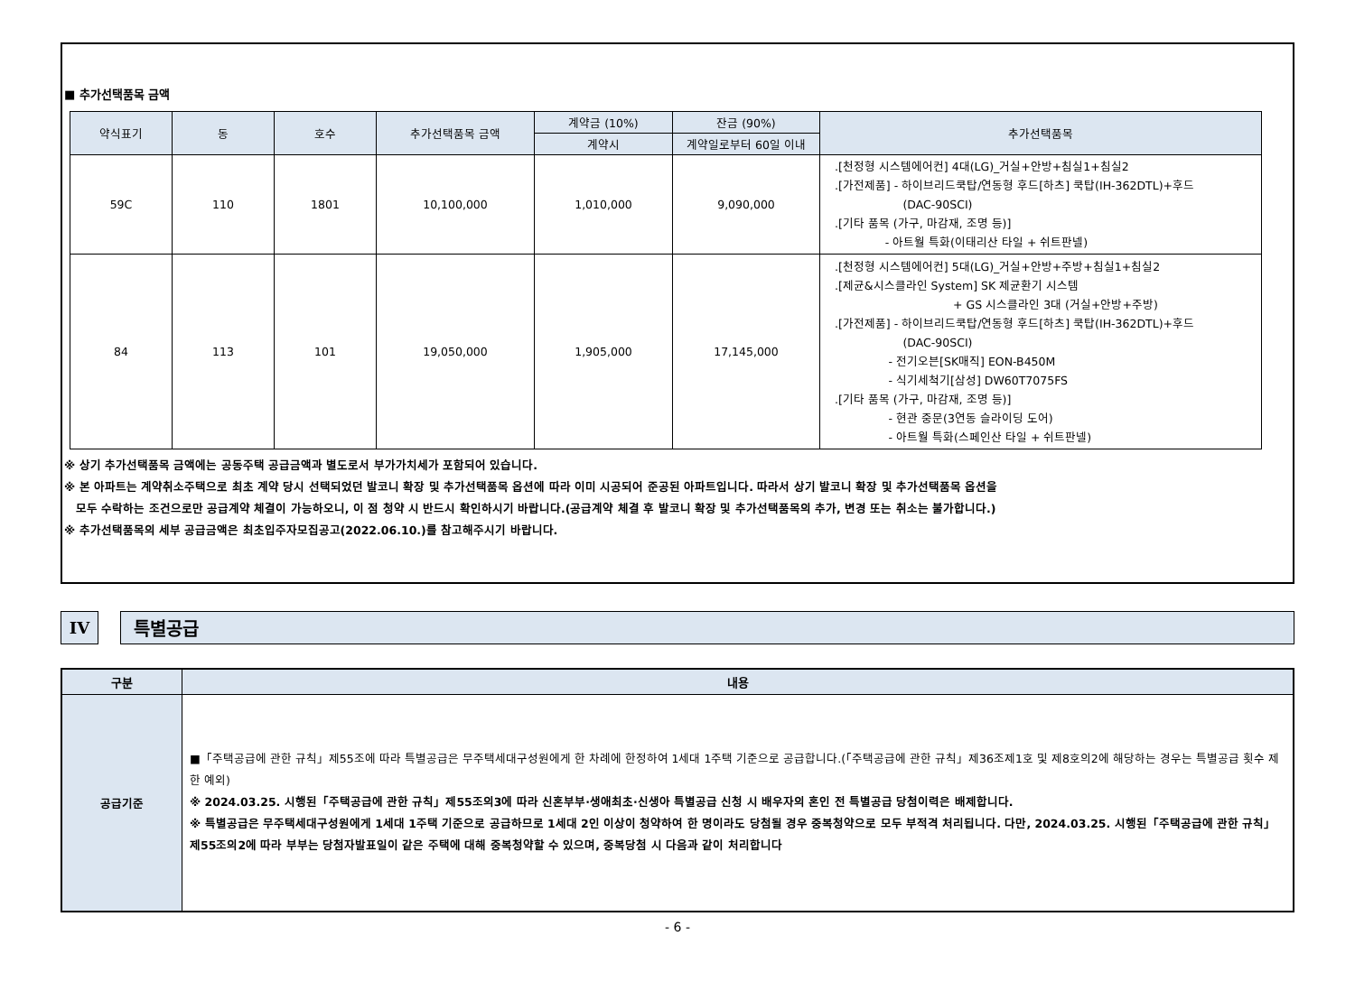■ 추가선택품목 금액
| 약식표기 | 동 | 호수 | 추가선택품목 금액 | 계약금 (10%) | 잔금 (90%) | 추가선택품목 |
| --- | --- | --- | --- | --- | --- | --- |
| | | | | 계약시 | 계약일로부터 60일 이내 | |
| 59C | 110 | 1801 | 10,100,000 | 1,010,000 | 9,090,000 | .[천정형 시스템에어컨] 4대(LG)_거실+안방+침실1+침실2 .[가전제품] - 하이브리드쿡탑/연동형 후드[하츠] 쿡탑(IH-362DTL)+후드 (DAC-90SCI) .[기타 품목 (가구, 마감재, 조명 등)] - 아트월 특화(이태리산 타일 + 쉬트판넬) |
| 84 | 113 | 101 | 19,050,000 | 1,905,000 | 17,145,000 | .[천정형 시스템에어컨] 5대(LG)_거실+안방+주방+침실1+침실2 .[제균&시스클라인 System] SK 제균환기 시스템 + GS 시스클라인 3대 (거실+안방+주방) .[가전제품] - 하이브리드쿡탑/연동형 후드[하츠] 쿡탑(IH-362DTL)+후드 (DAC-90SCI) - 전기오븐[SK매직] EON-B450M - 식기세척기[삼성] DW60T7075FS .[기타 품목 (가구, 마감재, 조명 등)] - 현관 중문(3연동 슬라이딩 도어) - 아트월 특화(스페인산 타일 + 쉬트판넬) |
※ 상기 추가선택품목 금액에는 공동주택 공급금액과 별도로서 부가가치세가 포함되어 있습니다.
※ 본 아파트는 계약취소주택으로 최초 계약 당시 선택되었던 발코니 확장 및 추가선택품목 옵션에 따라 이미 시공되어 준공된 아파트입니다. 따라서 상기 발코니 확장 및 추가선택품목 옵션을
모두 수락하는 조건으로만 공급계약 체결이 가능하오니, 이 점 청약 시 반드시 확인하시기 바랍니다.(공급계약 체결 후 발코니 확장 및 추가선택품목의 추가, 변경 또는 취소는 불가합니다.)
※ 추가선택품목의 세부 공급금액은 최초입주자모집공고(2022.06.10.)를 참고해주시기 바랍니다.
IV 특별공급
| 구분 | 내용 |
| --- | --- |
| 공급기준 | ■「주택공급에 관한 규칙」제55조에 따라 특별공급은 무주택세대구성원에게 한 차례에 한정하여 1세대 1주택 기준으로 공급합니다.(「주택공급에 관한 규칙」제36조제1호 및 제8호의2에 해당하는 경우는 특별공급 횟수 제한 예외) ※ 2024.03.25. 시행된「주택공급에 관한 규칙」제55조의3에 따라 신혼부부·생애최초·신생아 특별공급 신청 시 배우자의 혼인 전 특별공급 당첨이력은 배제합니다. ※ 특별공급은 무주택세대구성원에게 1세대 1주택 기준으로 공급하므로 1세대 2인 이상이 청약하여 한 명이라도 당첨될 경우 중복청약으로 모두 부적격 처리됩니다. 다만, 2024.03.25. 시행된「주택공급에 관한 규칙」제55조의2에 따라 부부는 당첨자발표일이 같은 주택에 대해 중복청약할 수 있으며, 중복당첨 시 다음과 같이 처리합니다 |
- 6 -